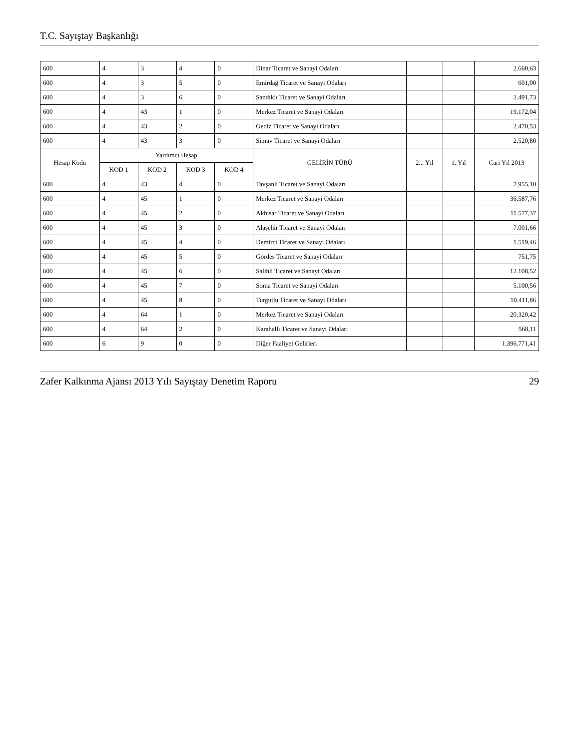T.C. Sayıştay Başkanlığı
| 600 | 4 | 3 | 4 | 0 | Dinar Ticaret ve Sanayi Odaları | | | 2.660,63 |
| 600 | 4 | 3 | 5 | 0 | Emirdağ Ticaret ve Sanayi Odaları | | | 601,00 |
| 600 | 4 | 3 | 6 | 0 | Sandıklı Ticaret ve Sanayi Odaları | | | 2.491,73 |
| 600 | 4 | 43 | 1 | 0 | Merkez Ticaret ve Sanayi Odaları | | | 19.172,04 |
| 600 | 4 | 43 | 2 | 0 | Gediz Ticaret ve Sanayi Odaları | | | 2.470,53 |
| 600 | 4 | 43 | 3 | 0 | Simav Ticaret ve Sanayi Odaları | | | 2.520,80 |
| Hesap Kodu | Yardımcı Hesap | | | | GELİRİN TÜRÜ | 2... Yıl | 1. Yıl | Cari Yıl 2013 |
| | KOD 1 | KOD 2 | KOD 3 | KOD 4 | | | | |
| 600 | 4 | 43 | 4 | 0 | Tavşanlı Ticaret ve Sanayi Odaları | | | 7.955,10 |
| 600 | 4 | 45 | 1 | 0 | Merkez Ticaret ve Sanayi Odaları | | | 36.587,76 |
| 600 | 4 | 45 | 2 | 0 | Akhisar Ticaret ve Sanayi Odaları | | | 11.577,37 |
| 600 | 4 | 45 | 3 | 0 | Alaşehir Ticaret ve Sanayi Odaları | | | 7.001,66 |
| 600 | 4 | 45 | 4 | 0 | Demirci Ticaret ve Sanayi Odaları | | | 1.519,46 |
| 600 | 4 | 45 | 5 | 0 | Gördes Ticaret ve Sanayi Odaları | | | 751,75 |
| 600 | 4 | 45 | 6 | 0 | Salihli Ticaret ve Sanayi Odaları | | | 12.108,52 |
| 600 | 4 | 45 | 7 | 0 | Soma Ticaret ve Sanayi Odaları | | | 5.100,56 |
| 600 | 4 | 45 | 8 | 0 | Turgutlu Ticaret ve Sanayi Odaları | | | 10.411,86 |
| 600 | 4 | 64 | 1 | 0 | Merkez Ticaret ve Sanayi Odaları | | | 20.320,42 |
| 600 | 4 | 64 | 2 | 0 | Karahallı Ticaret ve Sanayi Odaları | | | 568,11 |
| 600 | 6 | 9 | 0 | 0 | Diğer Faaliyet Gelirleri | | | 1.396.771,41 |
Zafer Kalkınma Ajansı 2013 Yılı Sayıştay Denetim Raporu 29